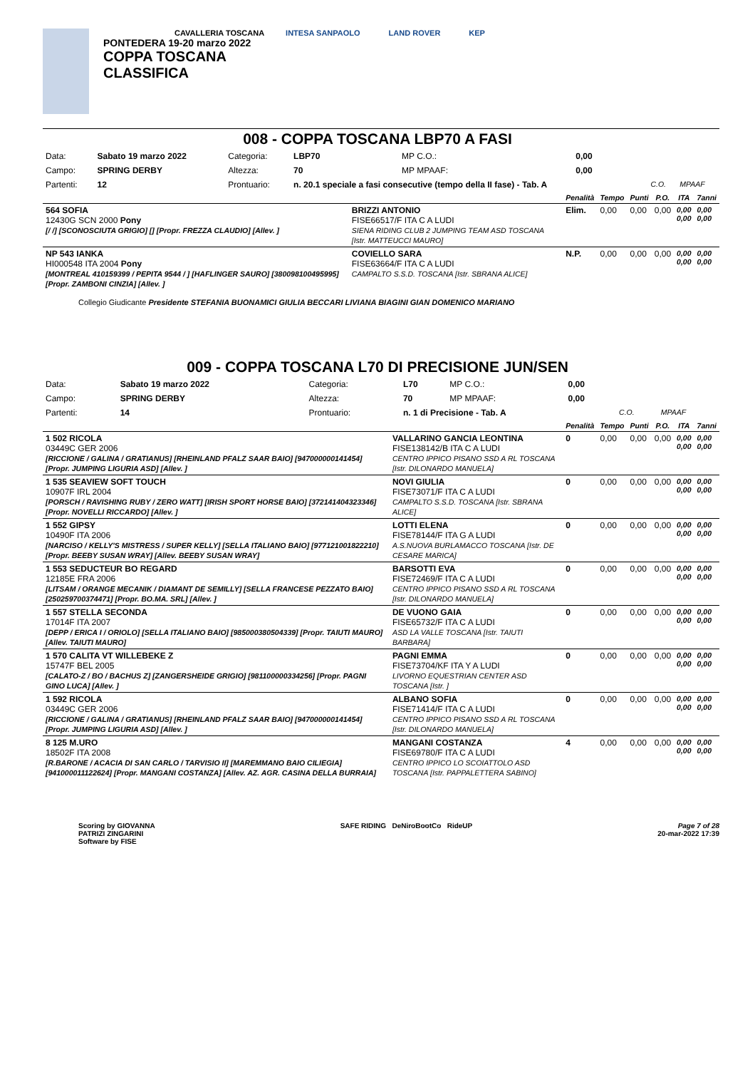CAVALLERIA TOSCANA
PONTEDERA 19-20 marzo 2022
COPPA TOSCANA
CLASSIFICA
INTESA SANPAOLO LAND ROVER KEP
008 - COPPA TOSCANA LBP70 A FASI
| Data: | Sabato 19 marzo 2022 | Categoria: | LBP70 | MP C.O.: | 0,00 | | |
| Campo: | SPRING DERBY | Altezza: | 70 | MP MPAAF: | 0,00 | | |
| Partenti: | 12 | Prontuario: | n. 20.1 speciale a fasi consecutive (tempo della II fase) - Tab. A | | | C.O. | MPAAF |
| | | Penalità | Tempo | Punti | P.O. | ITA | 7anni |
| --- | --- | --- | --- | --- | --- | --- | --- |
| 564 SOFIA 12430G SCN 2000 Pony [/ /] [SCONOSCIUTA GRIGIO] [] [Propr. FREZZA CLAUDIO] [Allev. ] | BRIZZI ANTONIO FISE66517/F ITA C A LUDI SIENA RIDING CLUB 2 JUMPING TEAM ASD TOSCANA [Istr. MATTEUCCI MAURO] | Elim. | 0,00 | 0,00 | 0,00 | 0,00 0,00 | 0,00 0,00 |
| NP 543 IANKA HI000548 ITA 2004 Pony [MONTREAL 410159399 / PEPITA 9544 / ] [HAFLINGER SAURO] [380098100495995] [Propr. ZAMBONI CINZIA] [Allev. ] | COVIELLO SARA FISE63664/F ITA C A LUDI CAMPALTO S.S.D. TOSCANA [Istr. SBRANA ALICE] | N.P. | 0,00 | 0,00 | 0,00 | 0,00 0,00 | 0,00 0,00 |
Collegio Giudicante Presidente STEFANIA BUONAMICI GIULIA BECCARI LIVIANA BIAGINI GIAN DOMENICO MARIANO
009 - COPPA TOSCANA L70 DI PRECISIONE JUN/SEN
| Data: | Sabato 19 marzo 2022 | Categoria: | L70 | MP C.O.: | 0,00 | | |
| Campo: | SPRING DERBY | Altezza: | 70 | MP MPAAF: | 0,00 | | |
| Partenti: | 14 | Prontuario: | n. 1 di Precisione - Tab. A | | | C.O. | MPAAF |
| | | Penalità | Tempo | Punti | P.O. | ITA | 7anni |
| --- | --- | --- | --- | --- | --- | --- | --- |
| 1 502 RICOLA 03449C GER 2006 [RICCIONE / GALINA / GRATIANUS] [RHEINLAND PFALZ SAAR BAIO] [947000000141454] [Propr. JUMPING LIGURIA ASD] [Allev. ] | VALLARINO GANCIA LEONTINA FISE138142/B ITA C A LUDI CENTRO IPPICO PISANO SSD A RL TOSCANA [Istr. DILONARDO MANUELA] | 0 | 0,00 | 0,00 | 0,00 | 0,00 0,00 | 0,00 0,00 |
| 1 535 SEAVIEW SOFT TOUCH 10907F IRL 2004 [PORSCH / RAVISHING RUBY / ZERO WATT] [IRISH SPORT HORSE BAIO] [372141404323346] [Propr. NOVELLI RICCARDO] [Allev. ] | NOVI GIULIA FISE73071/F ITA C A LUDI CAMPALTO S.S.D. TOSCANA [Istr. SBRANA ALICE] | 0 | 0,00 | 0,00 | 0,00 | 0,00 0,00 | 0,00 0,00 |
| 1 552 GIPSY 10490F ITA 2006 [NARCISO / KELLY'S MISTRESS / SUPER KELLY] [SELLA ITALIANO BAIO] [977121001822210] [Propr. BEEBY SUSAN WRAY] [Allev. BEEBY SUSAN WRAY] | LOTTI ELENA FISE78144/F ITA G A LUDI A.S.NUOVA BURLAMACCO TOSCANA [Istr. DE CESARE MARICA] | 0 | 0,00 | 0,00 | 0,00 | 0,00 0,00 | 0,00 0,00 |
| 1 553 SEDUCTEUR BO REGARD 12185E FRA 2006 [LITSAM / ORANGE MECANIK / DIAMANT DE SEMILLY] [SELLA FRANCESE PEZZATO BAIO] [250259700374471] [Propr. BO.MA. SRL] [Allev. ] | BARSOTTI EVA FISE72469/F ITA C A LUDI CENTRO IPPICO PISANO SSD A RL TOSCANA [Istr. DILONARDO MANUELA] | 0 | 0,00 | 0,00 | 0,00 | 0,00 0,00 | 0,00 0,00 |
| 1 557 STELLA SECONDA 17014F ITA 2007 [DEPP / ERICA I / ORIOLO] [SELLA ITALIANO BAIO] [985000380504339] [Propr. TAIUTI MAURO] [Allev. TAIUTI MAURO] | DE VUONO GAIA FISE65732/F ITA C A LUDI ASD LA VALLE TOSCANA [Istr. TAIUTI BARBARA] | 0 | 0,00 | 0,00 | 0,00 | 0,00 0,00 | 0,00 0,00 |
| 1 570 CALITA VT WILLEBEKE Z 15747F BEL 2005 [CALATO-Z / BO / BACHUS Z] [ZANGERSHEIDE GRIGIO] [981100000334256] [Propr. PAGNI GINO LUCA] [Allev. ] | PAGNI EMMA FISE73704/KF ITA Y A LUDI LIVORNO EQUESTRIAN CENTER ASD TOSCANA [Istr. ] | 0 | 0,00 | 0,00 | 0,00 | 0,00 0,00 | 0,00 0,00 |
| 1 592 RICOLA 03449C GER 2006 [RICCIONE / GALINA / GRATIANUS] [RHEINLAND PFALZ SAAR BAIO] [947000000141454] [Propr. JUMPING LIGURIA ASD] [Allev. ] | ALBANO SOFIA FISE71414/F ITA C A LUDI CENTRO IPPICO PISANO SSD A RL TOSCANA [Istr. DILONARDO MANUELA] | 0 | 0,00 | 0,00 | 0,00 | 0,00 0,00 | 0,00 0,00 |
| 8 125 M.URO 18502F ITA 2008 [R.BARONE / ACACIA DI SAN CARLO / TARVISIO II] [MAREMMANO BAIO CILIEGIA] [941000011122624] [Propr. MANGANI COSTANZA] [Allev. AZ. AGR. CASINA DELLA BURRAIA] | MANGANI COSTANZA FISE69780/F ITA C A LUDI CENTRO IPPICO LO SCOIATTOLO ASD TOSCANA [Istr. PAPPALETTERA SABINO] | 4 | 0,00 | 0,00 | 0,00 | 0,00 0,00 | 0,00 0,00 |
Scoring by GIOVANNA
PATRIZI ZINGARINI
Software by FISE
SAFE RIDING DeNiroBootCo RideUP
Page 7 of 28
20-mar-2022 17:39